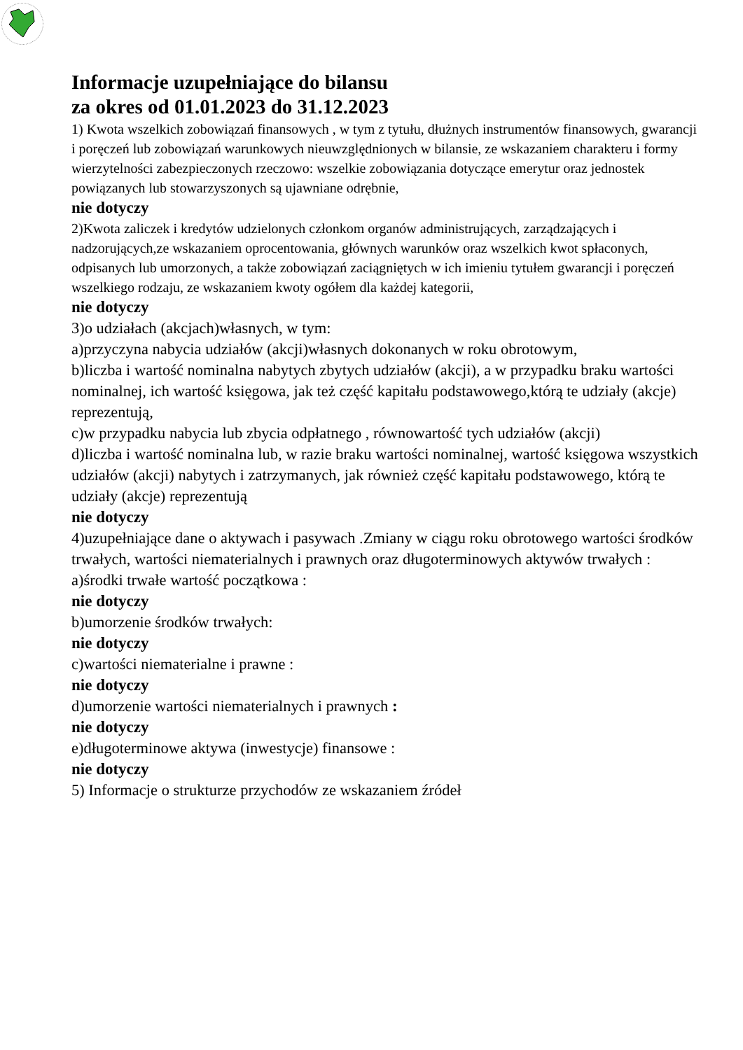Informacje uzupełniające do bilansu
za okres od 01.01.2023 do 31.12.2023
1) Kwota wszelkich zobowiązań finansowych , w tym z tytułu, dłużnych instrumentów finansowych, gwarancji i poręczeń lub zobowiązań warunkowych nieuwzględnionych w bilansie, ze wskazaniem charakteru i formy wierzytelności zabezpieczonych rzeczowo: wszelkie zobowiązania dotyczące emerytur oraz jednostek powiązanych lub stowarzyszonych są ujawniane odrębnie,
nie dotyczy
2)Kwota zaliczek i kredytów udzielonych członkom organów administrujących, zarządzających i nadzorujących,ze wskazaniem oprocentowania, głównych warunków oraz wszelkich kwot spłaconych, odpisanych lub umorzonych, a także zobowiązań zaciągniętych w ich imieniu tytułem gwarancji i poręczeń wszelkiego rodzaju, ze wskazaniem kwoty ogółem dla każdej kategorii,
nie dotyczy
3)o udziałach (akcjach)własnych, w tym:
a)przyczyna nabycia udziałów (akcji)własnych dokonanych w roku obrotowym,
b)liczba i wartość nominalna nabytych zbytych udziałów (akcji), a w przypadku braku wartości nominalnej, ich wartość księgowa, jak też część kapitału podstawowego,którą te udziały (akcje) reprezentują,
c)w przypadku nabycia lub zbycia odpłatnego , równowartość tych udziałów (akcji)
d)liczba i wartość nominalna lub, w razie braku wartości nominalnej, wartość księgowa wszystkich udziałów (akcji) nabytych i zatrzymanych, jak również część kapitału podstawowego, którą te udziały (akcje) reprezentują
nie dotyczy
4)uzupełniające dane o aktywach i pasywach .Zmiany w ciągu roku obrotowego wartości środków trwałych, wartości niematerialnych i prawnych oraz długoterminowych aktywów trwałych :
a)środki trwałe wartość początkowa :
nie dotyczy
b)umorzenie środków trwałych:
nie dotyczy
c)wartości niematerialne i prawne :
nie dotyczy
d)umorzenie wartości niematerialnych i prawnych :
nie dotyczy
e)długoterminowe aktywa (inwestycje) finansowe :
nie dotyczy
5) Informacje o strukturze przychodów ze wskazaniem źródeł